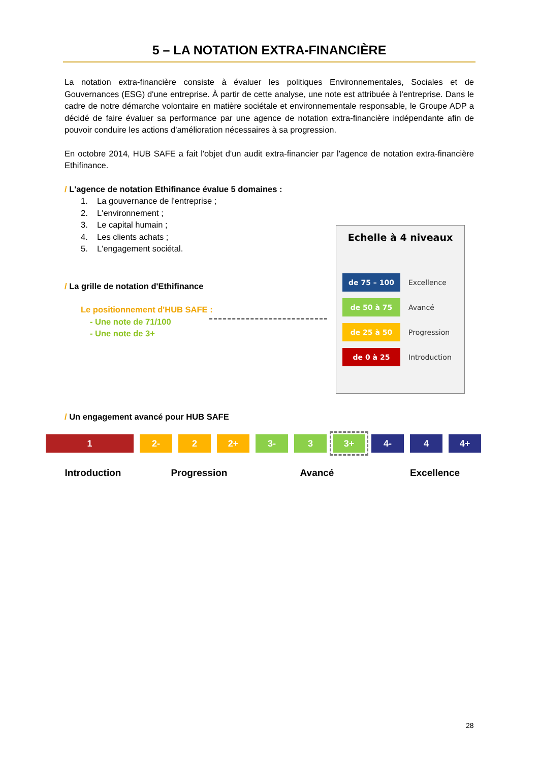5 – LA NOTATION EXTRA-FINANCIÈRE
La notation extra-financière consiste à évaluer les politiques Environnementales, Sociales et de Gouvernances (ESG) d'une entreprise. À partir de cette analyse, une note est attribuée à l'entreprise. Dans le cadre de notre démarche volontaire en matière sociétale et environnementale responsable, le Groupe ADP a décidé de faire évaluer sa performance par une agence de notation extra-financière indépendante afin de pouvoir conduire les actions d'amélioration nécessaires à sa progression.
En octobre 2014, HUB SAFE a fait l'objet d'un audit extra-financier par l'agence de notation extra-financière Ethifinance.
/ L'agence de notation Ethifinance évalue 5 domaines :
1. La gouvernance de l'entreprise ;
2. L'environnement ;
3. Le capital humain ;
4. Les clients achats ;
5. L'engagement sociétal.
/ La grille de notation d'Ethifinance
Le positionnement d'HUB SAFE :
- Une note de 71/100
- Une note de 3+
/ Un engagement avancé pour HUB SAFE
Echelle à 4 niveaux
de 75 – 100 Excellence
de 50 à 75 Avancé
de 25 à 50 Progression
de 0 à 25 Introduction
1 2- 2 2+ 3- 3 3+ 4- 4 4+
Introduction Progression Avancé Excellence
28